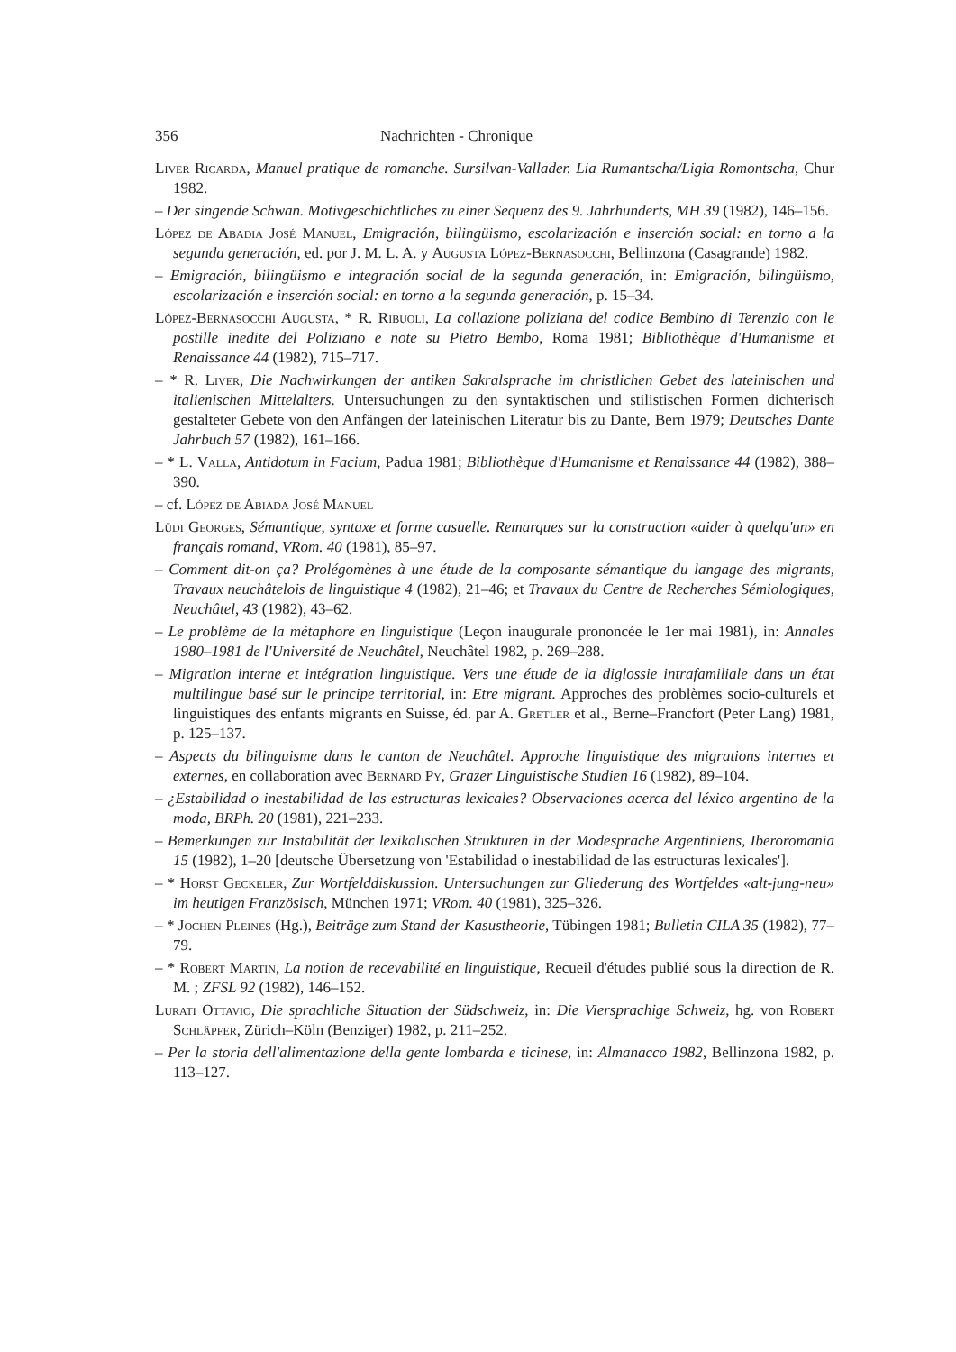356 Nachrichten - Chronique
Liver Ricarda, Manuel pratique de romanche. Sursilvan-Vallader. Lia Rumantscha/Ligia Romontscha, Chur 1982.
– Der singende Schwan. Motivgeschichtliches zu einer Sequenz des 9. Jahrhunderts, MH 39 (1982), 146–156.
López de Abadia José Manuel, Emigración, bilingüismo, escolarización e inserción social: en torno a la segunda generación, ed. por J. M. L. A. y Augusta López-Bernasocchi, Bellinzona (Casagrande) 1982.
– Emigración, bilingüismo e integración social de la segunda generación, in: Emigración, bilingüismo, escolarización e inserción social: en torno a la segunda generación, p. 15–34.
López-Bernasocchi Augusta, * R. Ribuoli, La collazione poliziana del codice Bembino di Terenzio con le postille inedite del Poliziano e note su Pietro Bembo, Roma 1981; Bibliothèque d'Humanisme et Renaissance 44 (1982), 715–717.
– * R. Liver, Die Nachwirkungen der antiken Sakralsprache im christlichen Gebet des lateinischen und italienischen Mittelalters. Untersuchungen zu den syntaktischen und stilistischen Formen dichterisch gestalteter Gebete von den Anfängen der lateinischen Literatur bis zu Dante, Bern 1979; Deutsches Dante Jahrbuch 57 (1982), 161–166.
– * L. Valla, Antidotum in Facium, Padua 1981; Bibliothèque d'Humanisme et Renaissance 44 (1982), 388–390.
– cf. López de Abiada José Manuel
Lüdi Georges, Sémantique, syntaxe et forme casuelle. Remarques sur la construction «aider à quelqu'un» en français romand, VRom. 40 (1981), 85–97.
– Comment dit-on ça? Prolégomènes à une étude de la composante sémantique du langage des migrants, Travaux neuchâtelois de linguistique 4 (1982), 21–46; et Travaux du Centre de Recherches Sémiologiques, Neuchâtel, 43 (1982), 43–62.
– Le problème de la métaphore en linguistique (Leçon inaugurale prononcée le 1er mai 1981), in: Annales 1980–1981 de l'Université de Neuchâtel, Neuchâtel 1982, p. 269–288.
– Migration interne et intégration linguistique. Vers une étude de la diglossie intrafamiliale dans un état multilingue basé sur le principe territorial, in: Etre migrant. Approches des problèmes socio-culturels et linguistiques des enfants migrants en Suisse, éd. par A. Gretler et al., Berne–Francfort (Peter Lang) 1981, p. 125–137.
– Aspects du bilinguisme dans le canton de Neuchâtel. Approche linguistique des migrations internes et externes, en collaboration avec Bernard Py, Grazer Linguistische Studien 16 (1982), 89–104.
– ¿Estabilidad o inestabilidad de las estructuras lexicales? Observaciones acerca del léxico argentino de la moda, BRPh. 20 (1981), 221–233.
– Bemerkungen zur Instabilität der lexikalischen Strukturen in der Modesprache Argentiniens, Iberoromania 15 (1982), 1–20 [deutsche Übersetzung von 'Estabilidad o inestabilidad de las estructuras lexicales'].
– * Horst Geckeler, Zur Wortfelddiskussion. Untersuchungen zur Gliederung des Wortfeldes «alt-jung-neu» im heutigen Französisch, München 1971; VRom. 40 (1981), 325–326.
– * Jochen Pleines (Hg.), Beiträge zum Stand der Kasustheorie, Tübingen 1981; Bulletin CILA 35 (1982), 77–79.
– * Robert Martin, La notion de recevabilité en linguistique, Recueil d'études publié sous la direction de R. M. ; ZFSL 92 (1982), 146–152.
Lurati Ottavio, Die sprachliche Situation der Südschweiz, in: Die Viersprachige Schweiz, hg. von Robert Schläpfer, Zürich–Köln (Benziger) 1982, p. 211–252.
– Per la storia dell'alimentazione della gente lombarda e ticinese, in: Almanacco 1982, Bellinzona 1982, p. 113–127.